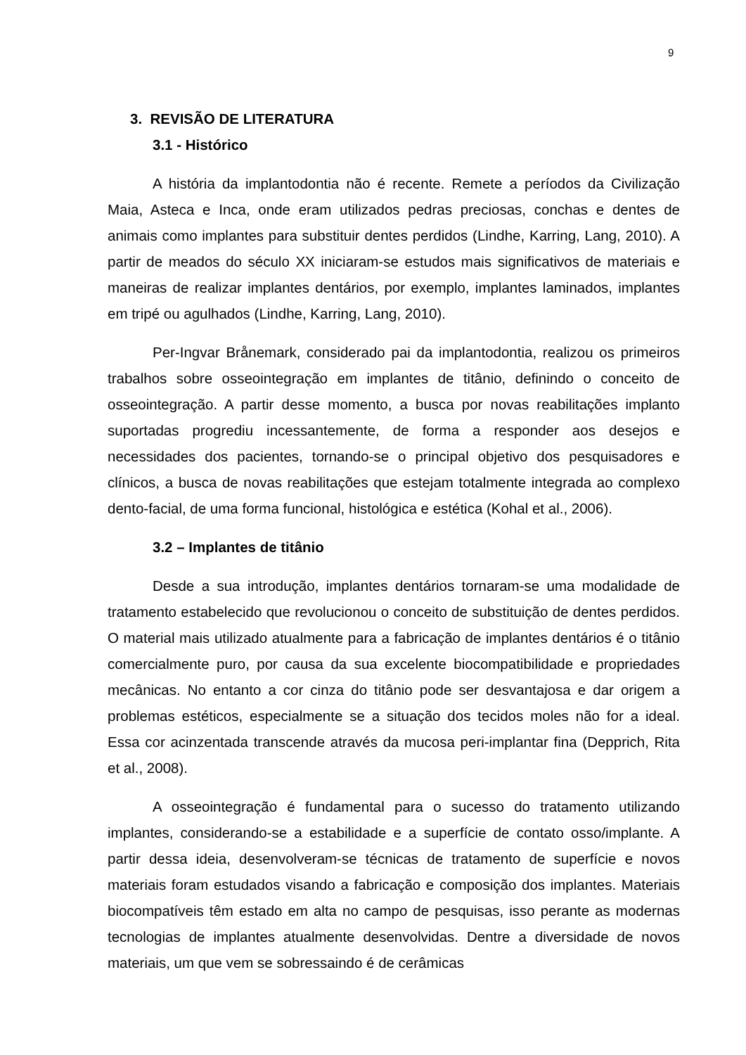9
3. REVISÃO DE LITERATURA
3.1 - Histórico
A história da implantodontia não é recente. Remete a períodos da Civilização Maia, Asteca e Inca, onde eram utilizados pedras preciosas, conchas e dentes de animais como implantes para substituir dentes perdidos (Lindhe, Karring, Lang, 2010). A partir de meados do século XX iniciaram-se estudos mais significativos de materiais e maneiras de realizar implantes dentários, por exemplo, implantes laminados, implantes em tripé ou agulhados (Lindhe, Karring, Lang, 2010).
Per-Ingvar Brånemark, considerado pai da implantodontia, realizou os primeiros trabalhos sobre osseointegração em implantes de titânio, definindo o conceito de osseointegração. A partir desse momento, a busca por novas reabilitações implanto suportadas progrediu incessantemente, de forma a responder aos desejos e necessidades dos pacientes, tornando-se o principal objetivo dos pesquisadores e clínicos, a busca de novas reabilitações que estejam totalmente integrada ao complexo dento-facial, de uma forma funcional, histológica e estética (Kohal et al., 2006).
3.2 – Implantes de titânio
Desde a sua introdução, implantes dentários tornaram-se uma modalidade de tratamento estabelecido que revolucionou o conceito de substituição de dentes perdidos. O material mais utilizado atualmente para a fabricação de implantes dentários é o titânio comercialmente puro, por causa da sua excelente biocompatibilidade e propriedades mecânicas. No entanto a cor cinza do titânio pode ser desvantajosa e dar origem a problemas estéticos, especialmente se a situação dos tecidos moles não for a ideal. Essa cor acinzentada transcende através da mucosa peri-implantar fina (Depprich, Rita et al., 2008).
A osseointegração é fundamental para o sucesso do tratamento utilizando implantes, considerando-se a estabilidade e a superfície de contato osso/implante. A partir dessa ideia, desenvolveram-se técnicas de tratamento de superfície e novos materiais foram estudados visando a fabricação e composição dos implantes. Materiais biocompatíveis têm estado em alta no campo de pesquisas, isso perante as modernas tecnologias de implantes atualmente desenvolvidas. Dentre a diversidade de novos materiais, um que vem se sobressaindo é de cerâmicas